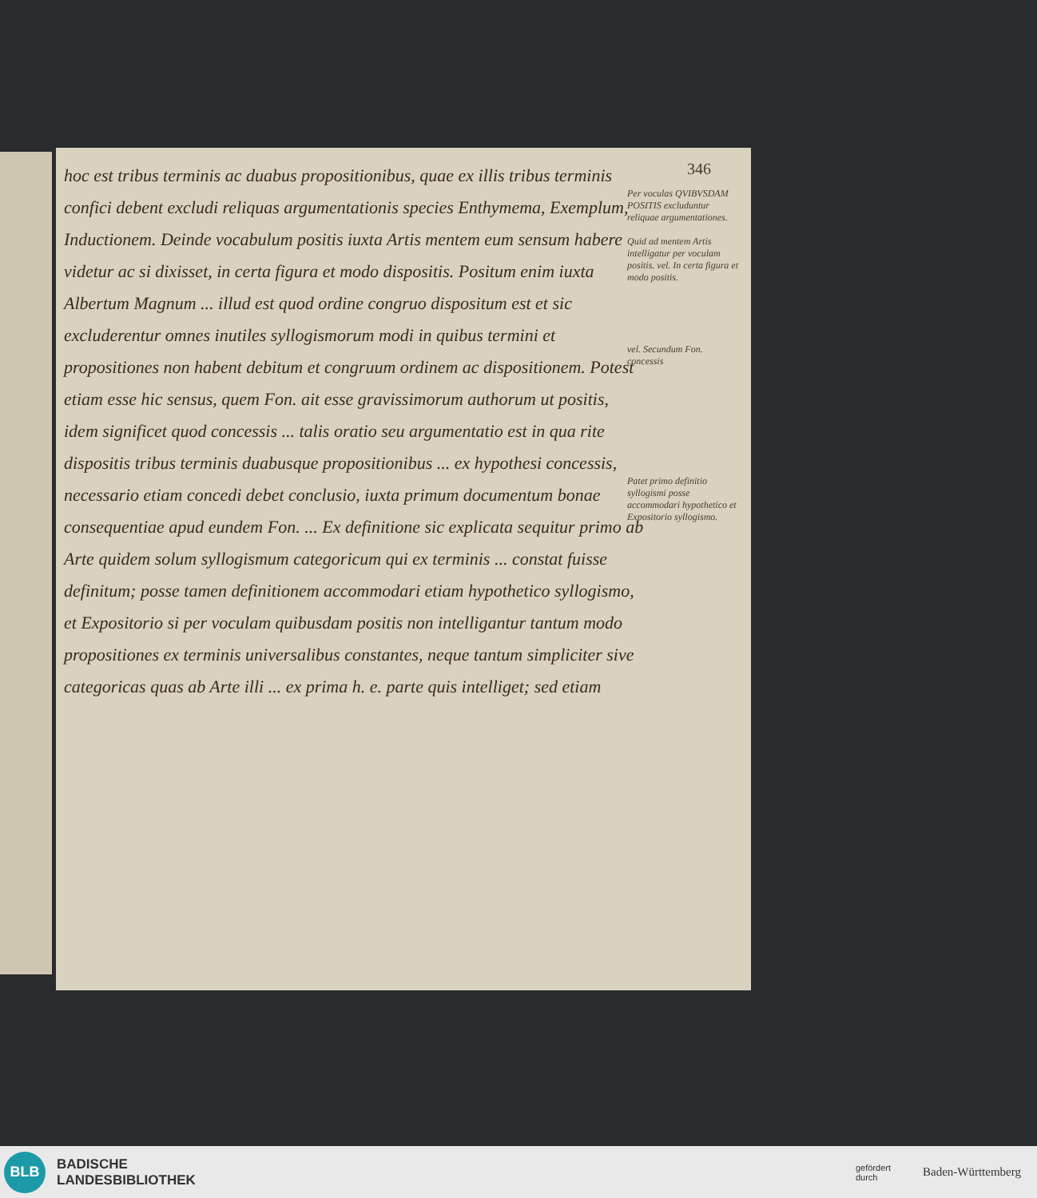346
hoc est tribus terminis ac duabus propositionibus, quae ex illis tribus terminis confici debent excludi reliquas argumentationis species Enthymema, Exemplum, Inductionem. Deinde vocabulum positis iuxta Artis mentem eum sensum habere videtur ac si dixisset, in certa figura et modo dispositis. Positum enim iuxta Albertum Magnum ... illud est quod ordine congruo dispositum est et sic excluderentur omnes inutiles syllogismorum modi in quibus termini et propositiones non habent debitum et congruum ordinem ac dispositionem. Potest etiam esse hic sensus, quem Fon. ait esse gravissimorum authorum ut positis, idem significet quod concessis ... talis oratio seu argumentatio est in qua rite dispositis tribus terminis duabusque propositionibus ... ex hypothesi concessis, necessario etiam concedi debet conclusio, iuxta primum documentum bonae consequentiae apud eundem Fon. ... Ex definitione sic explicata sequitur primo ab Arte quidem solum syllogismum categoricum qui ex terminis ... constat fuisse definitum; posse tamen definitionem accommodari etiam hypothetico syllogismo, et Expositorio si per voculam quibusdam positis non intelligantur tantum modo propositiones ex terminis universalibus constantes, neque tantum simpliciter sive categoricas quas ab Arte illi ... ex prima h. e. parte quis intelliget; sed etiam
Per voculas QVIBVSDAM POSITIS excluduntur reliquae argumentationes.
Quid ad mentem Artis intelligatur per voculam positis. vel. In certa figura et modo positis.
vel. Secundum Fon. concessis
Patet primo definitio syllogismi posse accommodari hypothetico et Expositorio syllogismo.
BLB
BADISCHE
LANDESBIBLIOTHEK
gefördert
durch
Baden-Württemberg